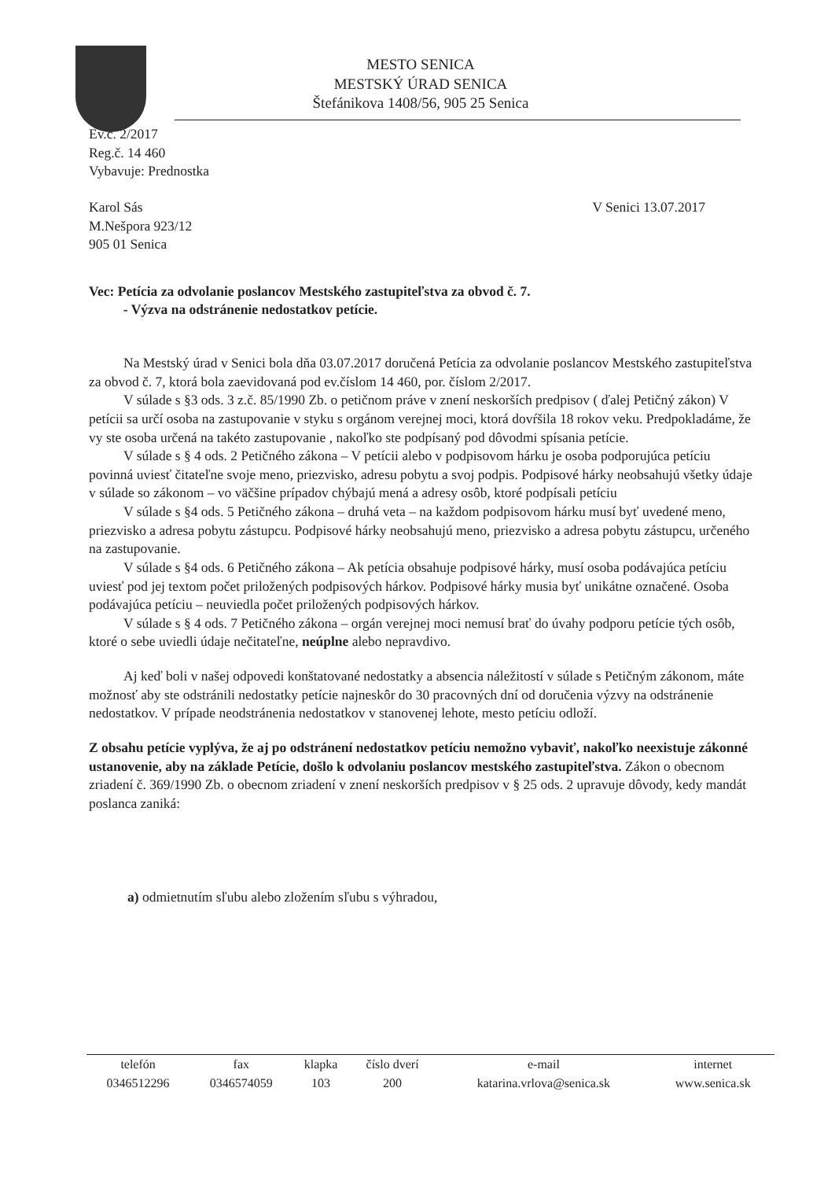MESTO SENICA
MESTSKÝ ÚRAD SENICA
Štefánikova 1408/56, 905 25 Senica
Ev.č. 2/2017
Reg.č. 14 460
Vybavuje: Prednostka
Karol Sás
M.Nešpora 923/12
905 01 Senica
V Senici 13.07.2017
Vec: Petícia za odvolanie poslancov Mestského zastupiteľstva za obvod č. 7.
- Výzva na odstránenie nedostatkov petície.
Na Mestský úrad v Senici bola dňa 03.07.2017 doručená Petícia za odvolanie poslancov Mestského zastupiteľstva za obvod č. 7, ktorá bola zaevidovaná pod ev.číslom 14 460, por. číslom 2/2017.
V súlade s §3 ods. 3 z.č. 85/1990 Zb. o petičnom práve v znení neskorších predpisov ( ďalej Petičný zákon) V petícii sa určí osoba na zastupovanie v styku s orgánom verejnej moci, ktorá dovŕšila 18 rokov veku. Predpokladáme, že vy ste osoba určená na takéto zastupovanie , nakoľko ste podpísaný pod dôvodmi spísania petície.
V súlade s § 4 ods. 2 Petičného zákona – V petícii alebo v podpisovom hárku je osoba podporujúca petíciu povinná uviesť čitateľne svoje meno, priezvisko, adresu pobytu a svoj podpis. Podpisové hárky neobsahujú všetky údaje v súlade so zákonom – vo väčšine prípadov chýbajú mená a adresy osôb, ktoré podpísali petíciu
V súlade s §4 ods. 5 Petičného zákona – druhá veta – na každom podpisovom hárku musí byť uvedené meno, priezvisko a adresa pobytu zástupcu. Podpisové hárky neobsahujú meno, priezvisko a adresa pobytu zástupcu, určeného na zastupovanie.
V súlade s §4 ods. 6 Petičného zákona – Ak petícia obsahuje podpisové hárky, musí osoba podávajúca petíciu uviesť pod jej textom počet priložených podpisových hárkov. Podpisové hárky musia byť unikátne označené. Osoba podávajúca petíciu – neuviedla počet priložených podpisových hárkov.
V súlade s § 4 ods. 7 Petičného zákona – orgán verejnej moci nemusí brať do úvahy podporu petície tých osôb, ktoré o sebe uviedli údaje nečitateľne, neúplne alebo nepravdivo.
Aj keď boli v našej odpovedi konštatované nedostatky a absencia náležitostí v súlade s Petičným zákonom, máte možnosť aby ste odstránili nedostatky petície najneskôr do 30 pracovných dní od doručenia výzvy na odstránenie nedostatkov. V prípade neodstránenia nedostatkov v stanovenej lehote, mesto petíciu odloží.
Z obsahu petície vyplýva, že aj po odstránení nedostatkov petíciu nemožno vybaviť, nakoľko neexistuje zákonné ustanovenie, aby na základe Petície, došlo k odvolaniu poslancov mestského zastupiteľstva. Zákon o obecnom zriadení č. 369/1990 Zb. o obecnom zriadení v znení neskorších predpisov v § 25 ods. 2 upravuje dôvody, kedy mandát poslanca zaniká:
a) odmietnutím sľubu alebo zložením sľubu s výhradou,
| telefón | fax | klapka | číslo dverí | e-mail | internet |
| --- | --- | --- | --- | --- | --- |
| 0346512296 | 0346574059 | 103 | 200 | katarina.vrlova@senica.sk | www.senica.sk |